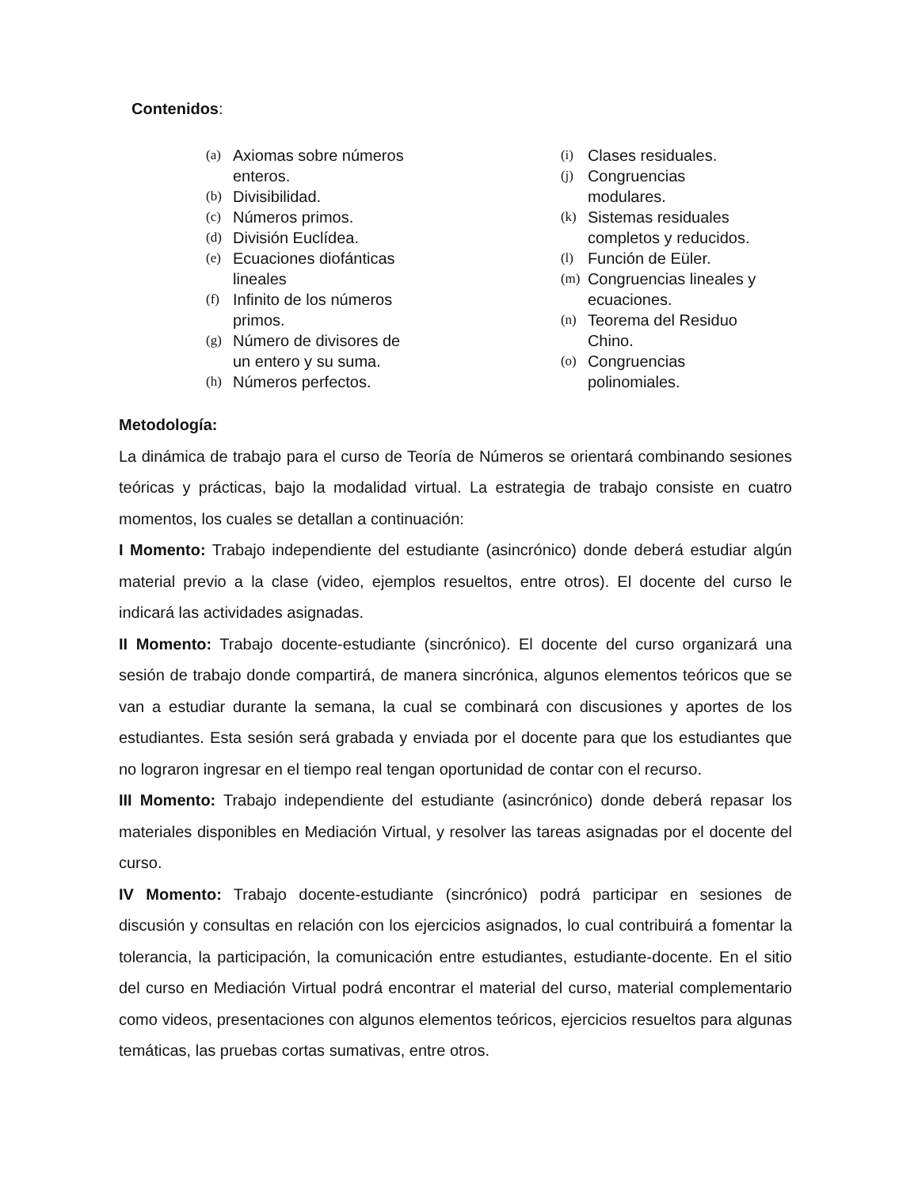Contenidos:
(a) Axiomas sobre números
enteros.
(b) Divisibilidad.
(c) Números primos.
(d) División Euclídea.
(e) Ecuaciones diofánticas
lineales
(f) Infinito de los números
primos.
(g) Número de divisores de
un entero y su suma.
(h) Números perfectos.
(i) Clases residuales.
(j) Congruencias
modulares.
(k) Sistemas residuales
completos y reducidos.
(l) Función de Eüler.
(m) Congruencias lineales y
ecuaciones.
(n) Teorema del Residuo
Chino.
(o) Congruencias
polinomiales.
Metodología:
La dinámica de trabajo para el curso de Teoría de Números se orientará combinando sesiones teóricas y prácticas, bajo la modalidad virtual. La estrategia de trabajo consiste en cuatro momentos, los cuales se detallan a continuación:
I Momento: Trabajo independiente del estudiante (asincrónico) donde deberá estudiar algún material previo a la clase (video, ejemplos resueltos, entre otros). El docente del curso le indicará las actividades asignadas.
II Momento: Trabajo docente-estudiante (sincrónico). El docente del curso organizará una sesión de trabajo donde compartirá, de manera sincrónica, algunos elementos teóricos que se van a estudiar durante la semana, la cual se combinará con discusiones y aportes de los estudiantes. Esta sesión será grabada y enviada por el docente para que los estudiantes que no lograron ingresar en el tiempo real tengan oportunidad de contar con el recurso.
III Momento: Trabajo independiente del estudiante (asincrónico) donde deberá repasar los materiales disponibles en Mediación Virtual, y resolver las tareas asignadas por el docente del curso.
IV Momento: Trabajo docente-estudiante (sincrónico) podrá participar en sesiones de discusión y consultas en relación con los ejercicios asignados, lo cual contribuirá a fomentar la tolerancia, la participación, la comunicación entre estudiantes, estudiante-docente. En el sitio del curso en Mediación Virtual podrá encontrar el material del curso, material complementario como videos, presentaciones con algunos elementos teóricos, ejercicios resueltos para algunas temáticas, las pruebas cortas sumativas, entre otros.